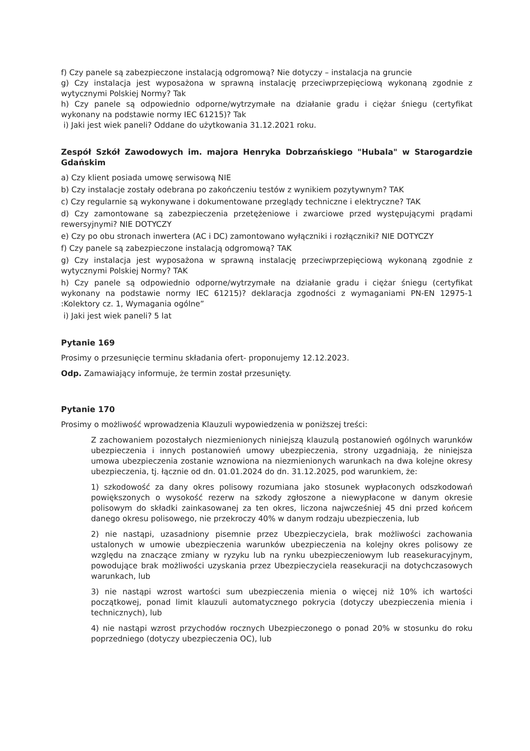f) Czy panele są zabezpieczone instalacją odgromową? Nie dotyczy – instalacja na gruncie
g) Czy instalacja jest wyposażona w sprawną instalację przeciwprzepięciową wykonaną zgodnie z wytycznymi Polskiej Normy? Tak
h) Czy panele są odpowiednio odporne/wytrzymałe na działanie gradu i ciężar śniegu (certyfikat wykonany na podstawie normy IEC 61215)? Tak
i) Jaki jest wiek paneli? Oddane do użytkowania 31.12.2021 roku.
Zespół Szkół Zawodowych im. majora Henryka Dobrzańskiego "Hubala" w Starogardzie Gdańskim
a) Czy klient posiada umowę serwisową NIE
b) Czy instalacje zostały odebrana po zakończeniu testów z wynikiem pozytywnym? TAK
c) Czy regularnie są wykonywane i dokumentowane przeglądy techniczne i elektryczne? TAK
d) Czy zamontowane są zabezpieczenia przetężeniowe i zwarciowe przed występującymi prądami rewersyjnymi? NIE DOTYCZY
e) Czy po obu stronach inwertera (AC i DC) zamontowano wyłączniki i rozłączniki? NIE DOTYCZY
f) Czy panele są zabezpieczone instalacją odgromową? TAK
g) Czy instalacja jest wyposażona w sprawną instalację przeciwprzepięciową wykonaną zgodnie z wytycznymi Polskiej Normy? TAK
h) Czy panele są odpowiednio odporne/wytrzymałe na działanie gradu i ciężar śniegu (certyfikat wykonany na podstawie normy IEC 61215)? deklaracja zgodności z wymaganiami PN-EN 12975-1 :Kolektory cz. 1, Wymagania ogólne”
i) Jaki jest wiek paneli? 5 lat
Pytanie 169
Prosimy o przesunięcie terminu składania ofert- proponujemy 12.12.2023.
Odp. Zamawiający informuje, że termin został przesunięty.
Pytanie 170
Prosimy o możliwość wprowadzenia Klauzuli wypowiedzenia w poniższej treści:
Z zachowaniem pozostałych niezmienionych niniejszą klauzulą postanowień ogólnych warunków ubezpieczenia i innych postanowień umowy ubezpieczenia, strony uzgadniają, że niniejsza umowa ubezpieczenia zostanie wznowiona na niezmienionych warunkach na dwa kolejne okresy ubezpieczenia, tj. łącznie od dn. 01.01.2024 do dn. 31.12.2025, pod warunkiem, że:
1) szkodowość za dany okres polisowy rozumiana jako stosunek wypłaconych odszkodowań powiększonych o wysokość rezerw na szkody zgłoszone a niewypłacone w danym okresie polisowym do składki zainkasowanej za ten okres, liczona najwcześniej 45 dni przed końcem danego okresu polisowego, nie przekroczy 40% w danym rodzaju ubezpieczenia, lub
2) nie nastąpi, uzasadniony pisemnie przez Ubezpieczyciela, brak możliwości zachowania ustalonych w umowie ubezpieczenia warunków ubezpieczenia na kolejny okres polisowy ze względu na znaczące zmiany w ryzyku lub na rynku ubezpieczeniowym lub reasekuracyjnym, powodujące brak możliwości uzyskania przez Ubezpieczyciela reasekuracji na dotychczasowych warunkach, lub
3) nie nastąpi wzrost wartości sum ubezpieczenia mienia o więcej niż 10% ich wartości początkowej, ponad limit klauzuli automatycznego pokrycia (dotyczy ubezpieczenia mienia i technicznych), lub
4) nie nastąpi wzrost przychodów rocznych Ubezpieczonego o ponad 20% w stosunku do roku poprzedniego (dotyczy ubezpieczenia OC), lub